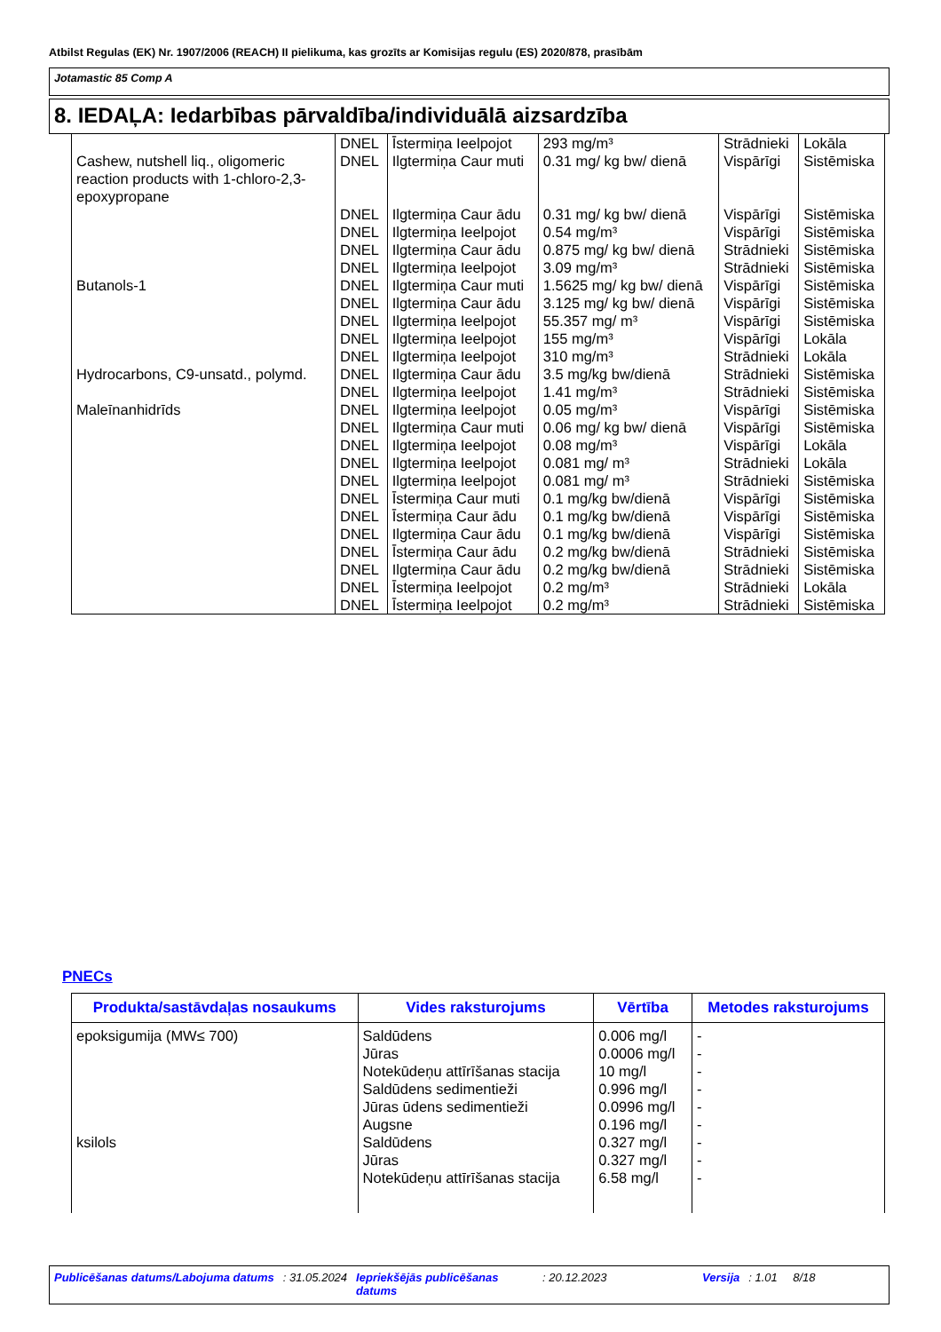Atbilst Regulas (EK) Nr. 1907/2006 (REACH) II pielikuma, kas grozīts ar Komisijas regulu (ES) 2020/878, prasībām
Jotamastic 85 Comp A
8. IEDAĻA: Iedarbības pārvaldība/individuālā aizsardzība
| | DNEL | Īstermiņa Ieelpojot | 293 mg/m³ | Strādnieki | Lokāla |
| Cashew, nutshell liq., oligomeric reaction products with 1-chloro-2,3-epoxypropane | DNEL | Ilgtermiņa Caur muti | 0.31 mg/ kg bw/ dienā | Vispārīgi | Sistēmiska |
| | DNEL | Ilgtermiņa Caur ādu | 0.31 mg/ kg bw/ dienā | Vispārīgi | Sistēmiska |
| | DNEL | Ilgtermiņa Ieelpojot | 0.54 mg/m³ | Vispārīgi | Sistēmiska |
| | DNEL | Ilgtermiņa Caur ādu | 0.875 mg/ kg bw/ dienā | Strādnieki | Sistēmiska |
| | DNEL | Ilgtermiņa Ieelpojot | 3.09 mg/m³ | Strādnieki | Sistēmiska |
| Butanols-1 | DNEL | Ilgtermiņa Caur muti | 1.5625 mg/ kg bw/ dienā | Vispārīgi | Sistēmiska |
| | DNEL | Ilgtermiņa Caur ādu | 3.125 mg/ kg bw/ dienā | Vispārīgi | Sistēmiska |
| | DNEL | Ilgtermiņa Ieelpojot | 55.357 mg/ m³ | Vispārīgi | Sistēmiska |
| | DNEL | Ilgtermiņa Ieelpojot | 155 mg/m³ | Vispārīgi | Lokāla |
| | DNEL | Ilgtermiņa Ieelpojot | 310 mg/m³ | Strādnieki | Lokāla |
| Hydrocarbons, C9-unsatd., polymd. | DNEL | Ilgtermiņa Caur ādu | 3.5 mg/kg bw/dienā | Strādnieki | Sistēmiska |
| | DNEL | Ilgtermiņa Ieelpojot | 1.41 mg/m³ | Strādnieki | Sistēmiska |
| Maleīnanhidrīds | DNEL | Ilgtermiņa Ieelpojot | 0.05 mg/m³ | Vispārīgi | Sistēmiska |
| | DNEL | Ilgtermiņa Caur muti | 0.06 mg/ kg bw/ dienā | Vispārīgi | Sistēmiska |
| | DNEL | Ilgtermiņa Ieelpojot | 0.08 mg/m³ | Vispārīgi | Lokāla |
| | DNEL | Ilgtermiņa Ieelpojot | 0.081 mg/ m³ | Strādnieki | Lokāla |
| | DNEL | Ilgtermiņa Ieelpojot | 0.081 mg/ m³ | Strādnieki | Sistēmiska |
| | DNEL | Īstermiņa Caur muti | 0.1 mg/kg bw/dienā | Vispārīgi | Sistēmiska |
| | DNEL | Īstermiņa Caur ādu | 0.1 mg/kg bw/dienā | Vispārīgi | Sistēmiska |
| | DNEL | Ilgtermiņa Caur ādu | 0.1 mg/kg bw/dienā | Vispārīgi | Sistēmiska |
| | DNEL | Īstermiņa Caur ādu | 0.2 mg/kg bw/dienā | Strādnieki | Sistēmiska |
| | DNEL | Ilgtermiņa Caur ādu | 0.2 mg/kg bw/dienā | Strādnieki | Sistēmiska |
| | DNEL | Īstermiņa Ieelpojot | 0.2 mg/m³ | Strādnieki | Lokāla |
| | DNEL | Īstermiņa Ieelpojot | 0.2 mg/m³ | Strādnieki | Sistēmiska |
PNECs
| Produkta/sastāvdaļas nosaukums | Vides raksturojums | Vērtība | Metodes raksturojums |
| --- | --- | --- | --- |
| epoksigumija (MW≤ 700) | Saldūdens | 0.006 mg/l | - |
| | Jūras | 0.0006 mg/l | - |
| | Notekūdeņu attīrīšanas stacija | 10 mg/l | - |
| | Saldūdens sedimentieži | 0.996 mg/l | - |
| | Jūras ūdens sedimentieži | 0.0996 mg/l | - |
| | Augsne | 0.196 mg/l | - |
| ksilols | Saldūdens | 0.327 mg/l | - |
| | Jūras | 0.327 mg/l | - |
| | Notekūdeņu attīrīšanas stacija | 6.58 mg/l | - |
Publicēšanas datums/Labojuma datums : 31.05.2024 Iepriekšējās publicēšanas datums : 20.12.2023 Versija : 1.01 8/18